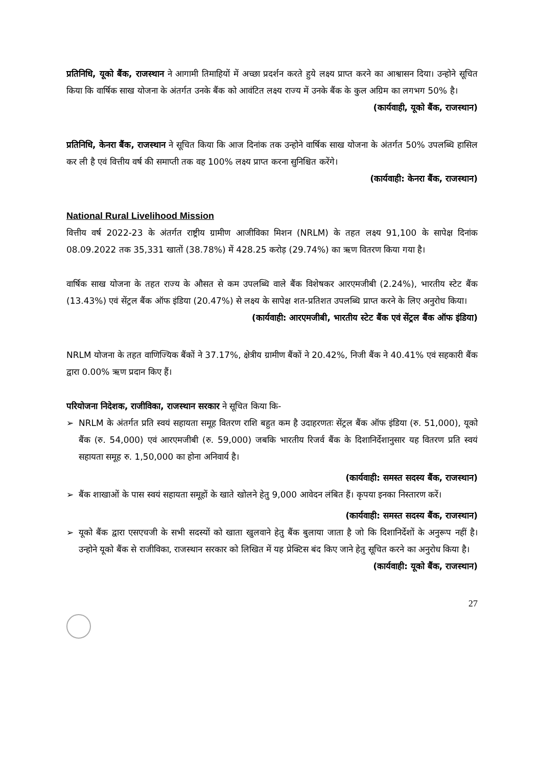प्रतिनिधि, यूको बैंक, राजस्थान ने आगामी तिमाहियों में अच्छा प्रदर्शन करते हुये लक्ष्य प्राप्त करने का आश्वासन दिया। उन्होने सूचित किया कि वार्षिक साख योजना के अंतर्गत उनके बैंक को आवंटित लक्ष्य राज्य में उनके बैंक के कुल अग्रिम का लगभग 50% है।
(कार्यवाही, यूको बैंक, राजस्थान)
प्रतिनिधि, केनरा बैंक, राजस्थान ने सूचित किया कि आज दिनांक तक उन्होने वार्षिक साख योजना के अंतर्गत 50% उपलब्धि हासिल कर ली है एवं वित्तीय वर्ष की समाप्ती तक वह 100% लक्ष्य प्राप्त करना सुनिश्चित करेंगे।
(कार्यवाही: केनरा बैंक, राजस्थान)
National Rural Livelihood Mission
वित्तीय वर्ष 2022-23 के अंतर्गत राष्ट्रीय ग्रामीण आजीविका मिशन (NRLM) के तहत लक्ष्य 91,100 के सापेक्ष दिनांक 08.09.2022 तक 35,331 खातों (38.78%) में 428.25 करोड़ (29.74%) का ऋण वितरण किया गया है।
वार्षिक साख योजना के तहत राज्य के औसत से कम उपलब्धि वाले बैंक विशेषकर आरएमजीबी (2.24%), भारतीय स्टेट बैंक (13.43%) एवं सेंट्रल बैंक ऑफ इंडिया (20.47%) से लक्ष्य के सापेक्ष शत-प्रतिशत उपलब्धि प्राप्त करने के लिए अनुरोध किया।
(कार्यवाही: आरएमजीबी, भारतीय स्टेट बैंक एवं सेंट्रल बैंक ऑफ इंडिया)
NRLM योजना के तहत वाणिज्यिक बैंकों ने 37.17%, क्षेत्रीय ग्रामीण बैंकों ने 20.42%, निजी बैंक ने 40.41% एवं सहकारी बैंक द्वारा 0.00% ऋण प्रदान किए हैं।
परियोजना निदेशक, राजीविका, राजस्थान सरकार ने सूचित किया कि-
➢ NRLM के अंतर्गत प्रति स्वयं सहायता समूह वितरण राशि बहुत कम है उदाहरणतः सेंट्रल बैंक ऑफ इंडिया (रु. 51,000), यूको बैंक (रु. 54,000) एवं आरएमजीबी (रु. 59,000) जबकि भारतीय रिजर्व बैंक के दिशानिर्देशानुसार यह वितरण प्रति स्वयं सहायता समूह रु. 1,50,000 का होना अनिवार्य है।
(कार्यवाही: समस्त सदस्य बैंक, राजस्थान)
➢ बैंक शाखाओं के पास स्वयं सहायता समूहों के खाते खोलने हेतु 9,000 आवेदन लंबित हैं। कृपया इनका निस्तारण करें।
(कार्यवाही: समस्त सदस्य बैंक, राजस्थान)
➢ यूको बैंक द्वारा एसएचजी के सभी सदस्यों को खाता खुलवाने हेतु बैंक बुलाया जाता है जो कि दिशानिर्देशों के अनुरूप नहीं है। उन्होने यूको बैंक से राजीविका, राजस्थान सरकार को लिखित में यह प्रेक्टिस बंद किए जाने हेतु सूचित करने का अनुरोध किया है।
(कार्यवाही: यूको बैंक, राजस्थान)
27